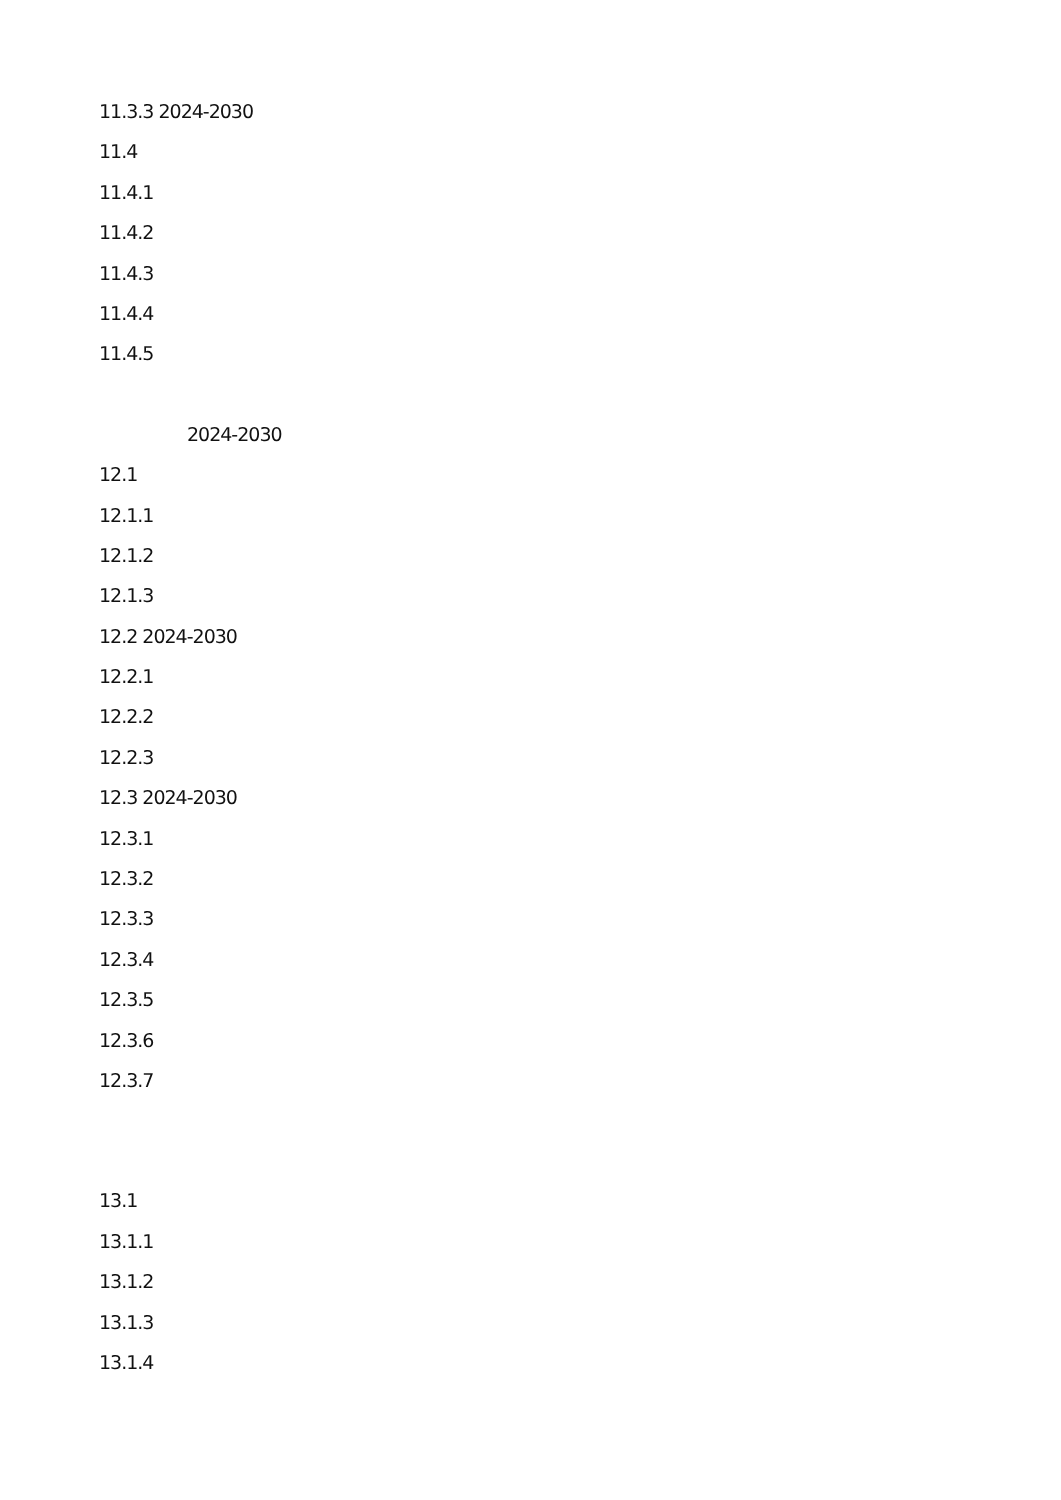11.3.3 2024-2030
11.4
11.4.1
11.4.2
11.4.3
11.4.4
11.4.5
2024-2030
12.1
12.1.1
12.1.2
12.1.3
12.2 2024-2030
12.2.1
12.2.2
12.2.3
12.3 2024-2030
12.3.1
12.3.2
12.3.3
12.3.4
12.3.5
12.3.6
12.3.7
13.1
13.1.1
13.1.2
13.1.3
13.1.4